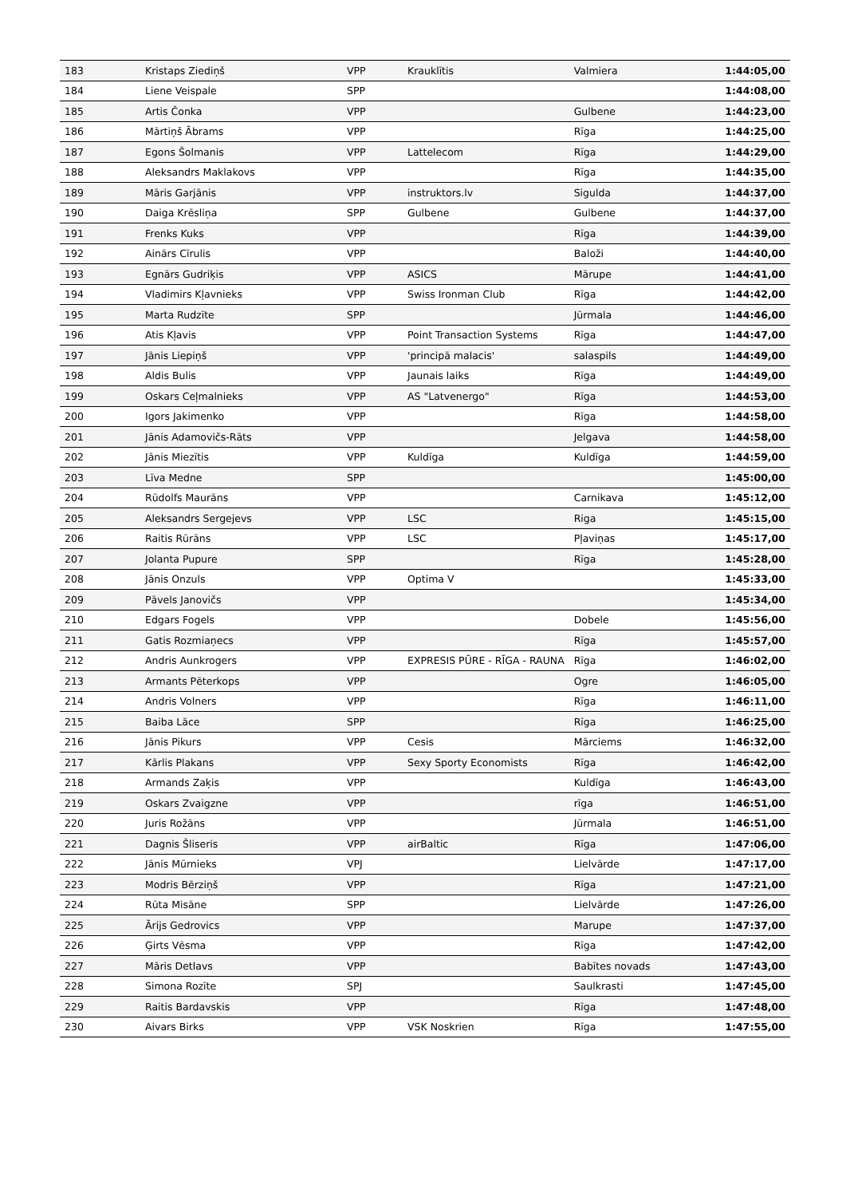| 183 | Kristaps Ziediņš | VPP | Krauklītis | Valmiera | 1:44:05,00 |
| 184 | Liene Veispale | SPP | | | 1:44:08,00 |
| 185 | Artis Čonka | VPP | | Gulbene | 1:44:23,00 |
| 186 | Mārtiņš Ābrams | VPP | | Rīga | 1:44:25,00 |
| 187 | Egons Šolmanis | VPP | Lattelecom | Rīga | 1:44:29,00 |
| 188 | Aleksandrs Maklakovs | VPP | | Rīga | 1:44:35,00 |
| 189 | Māris Garjānis | VPP | instruktors.lv | Sigulda | 1:44:37,00 |
| 190 | Daiga Krēsliņa | SPP | Gulbene | Gulbene | 1:44:37,00 |
| 191 | Frenks Kuks | VPP | | Rīga | 1:44:39,00 |
| 192 | Ainārs Cīrulis | VPP | | Baloži | 1:44:40,00 |
| 193 | Egnārs Gudriķis | VPP | ASICS | Mārupe | 1:44:41,00 |
| 194 | Vladimirs Kļavnieks | VPP | Swiss Ironman Club | Rīga | 1:44:42,00 |
| 195 | Marta Rudzīte | SPP | | Jūrmala | 1:44:46,00 |
| 196 | Atis Kļavis | VPP | Point Transaction Systems | Rīga | 1:44:47,00 |
| 197 | Jānis Liepiņš | VPP | 'principā malacis' | salaspils | 1:44:49,00 |
| 198 | Aldis Bulis | VPP | Jaunais laiks | Rīga | 1:44:49,00 |
| 199 | Oskars Ceļmalnieks | VPP | AS "Latvenergo" | Rīga | 1:44:53,00 |
| 200 | Igors Jakimenko | VPP | | Rīga | 1:44:58,00 |
| 201 | Jānis Adamovičs-Rāts | VPP | | Jelgava | 1:44:58,00 |
| 202 | Jānis Miezītis | VPP | Kuldīga | Kuldīga | 1:44:59,00 |
| 203 | Līva Medne | SPP | | | 1:45:00,00 |
| 204 | Rūdolfs Maurāns | VPP | | Carnikava | 1:45:12,00 |
| 205 | Aleksandrs Sergejevs | VPP | LSC | Riga | 1:45:15,00 |
| 206 | Raitis Rūrāns | VPP | LSC | Pļaviņas | 1:45:17,00 |
| 207 | Jolanta Pupure | SPP | | Rīga | 1:45:28,00 |
| 208 | Jānis Onzuls | VPP | Optima V | | 1:45:33,00 |
| 209 | Pāvels Janovičs | VPP | | | 1:45:34,00 |
| 210 | Edgars Fogels | VPP | | Dobele | 1:45:56,00 |
| 211 | Gatis Rozmiaņecs | VPP | | Rīga | 1:45:57,00 |
| 212 | Andris Aunkrogers | VPP | EXPRESIS PŪRE - RĪGA - RAUNA | Rīga | 1:46:02,00 |
| 213 | Armants Pēterkops | VPP | | Ogre | 1:46:05,00 |
| 214 | Andris Volners | VPP | | Rīga | 1:46:11,00 |
| 215 | Baiba Lāce | SPP | | Rīga | 1:46:25,00 |
| 216 | Jānis Pikurs | VPP | Cesis | Mārciems | 1:46:32,00 |
| 217 | Kārlis Plakans | VPP | Sexy Sporty Economists | Rīga | 1:46:42,00 |
| 218 | Armands Zaķis | VPP | | Kuldīga | 1:46:43,00 |
| 219 | Oskars Zvaigzne | VPP | | rīga | 1:46:51,00 |
| 220 | Juris Rožāns | VPP | | Jūrmala | 1:46:51,00 |
| 221 | Dagnis Šliseris | VPP | airBaltic | Rīga | 1:47:06,00 |
| 222 | Jānis Mūrnieks | VPJ | | Lielvārde | 1:47:17,00 |
| 223 | Modris Bērziņš | VPP | | Rīga | 1:47:21,00 |
| 224 | Rūta Misāne | SPP | | Lielvārde | 1:47:26,00 |
| 225 | Ārijs Gedrovics | VPP | | Marupe | 1:47:37,00 |
| 226 | Ģirts Vēsma | VPP | | Rīga | 1:47:42,00 |
| 227 | Māris Detlavs | VPP | | Babītes novads | 1:47:43,00 |
| 228 | Simona Rozīte | SPJ | | Saulkrasti | 1:47:45,00 |
| 229 | Raitis Bardavskis | VPP | | Rīga | 1:47:48,00 |
| 230 | Aivars Birks | VPP | VSK Noskrien | Rīga | 1:47:55,00 |